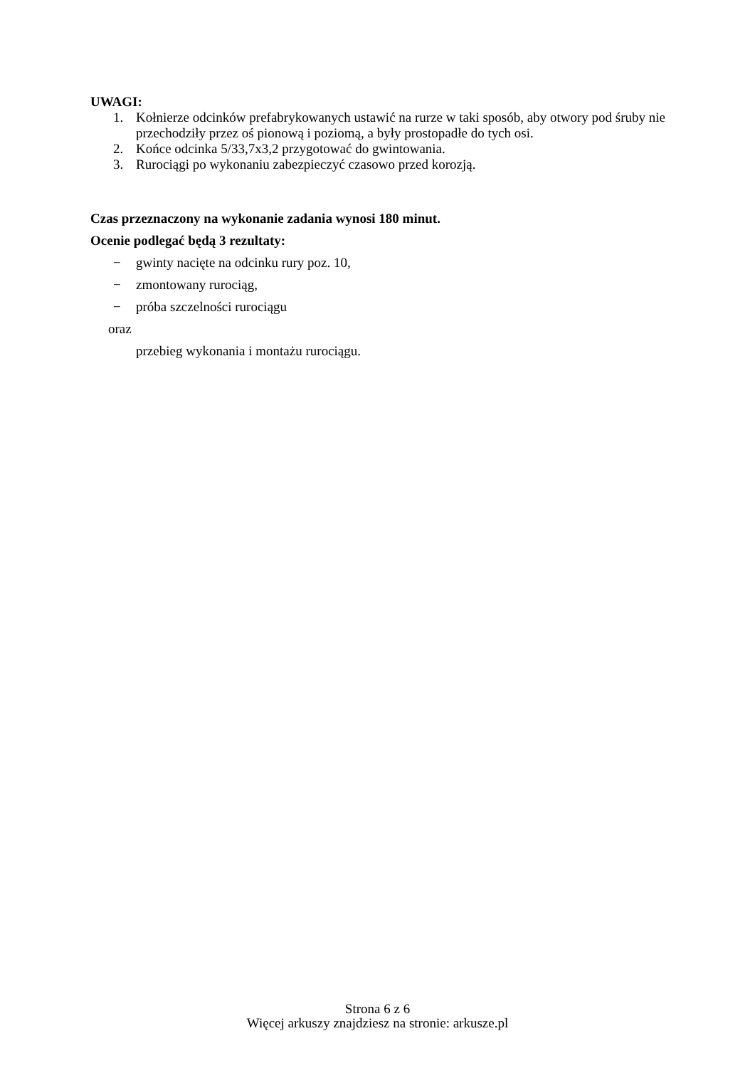UWAGI:
1. Kołnierze odcinków prefabrykowanych ustawić na rurze w taki sposób, aby otwory pod śruby nie przechodziły przez oś pionową i poziomą, a były prostopadłe do tych osi.
2. Końce odcinka 5/33,7x3,2 przygotować do gwintowania.
3. Rurociągi po wykonaniu zabezpieczyć czasowo przed korozją.
Czas przeznaczony na wykonanie zadania wynosi 180 minut.
Ocenie podlegać będą 3 rezultaty:
− gwinty nacięte na odcinku rury poz. 10,
− zmontowany rurociąg,
− próba szczelności rurociągu
oraz
przebieg wykonania i montażu rurociągu.
Strona 6 z 6
Więcej arkuszy znajdziesz na stronie: arkusze.pl